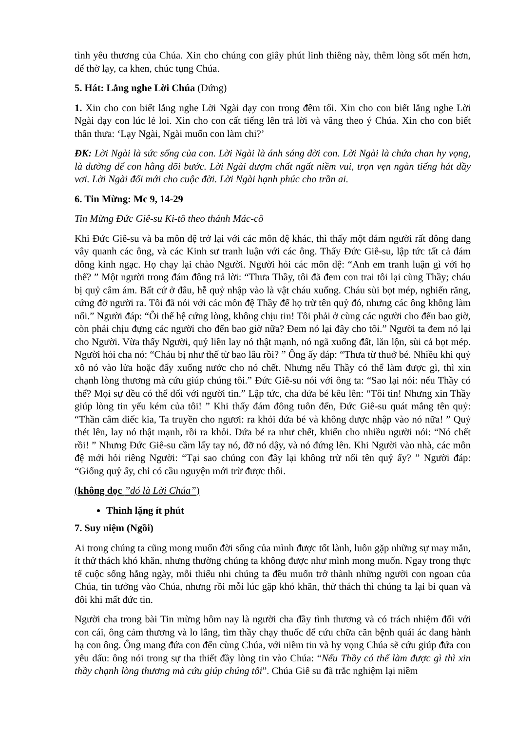tình yêu thương của Chúa. Xin cho chúng con giây phút linh thiêng này, thêm lòng sốt mến hơn, để thờ lạy, ca khen, chúc tụng Chúa.
5. Hát: Lắng nghe Lời Chúa (Đứng)
1. Xin cho con biết lắng nghe Lời Ngài dạy con trong đêm tối. Xin cho con biết lắng nghe Lời Ngài dạy con lúc lẻ loi. Xin cho con cất tiếng lên trả lời và vâng theo ý Chúa. Xin cho con biết thân thưa: ‘Lạy Ngài, Ngài muốn con làm chi?’
ĐK: Lời Ngài là sức sống của con. Lời Ngài là ánh sáng đời con. Lời Ngài là chứa chan hy vọng, là đường để con hằng dõi bước. Lời Ngài đượm chất ngất niềm vui, trọn vẹn ngàn tiếng hát đầy vơi. Lời Ngài đổi mới cho cuộc đời. Lời Ngài hạnh phúc cho trần ai.
6. Tin Mừng: Mc 9, 14-29
Tin Mừng Đức Giê-su Ki-tô theo thánh Mác-cô
Khi Đức Giê-su và ba môn đệ trở lại với các môn đệ khác, thì thấy một đám người rất đông đang vây quanh các ông, và các Kinh sư tranh luận với các ông. Thấy Đức Giê-su, lập tức tất cả đám đông kinh ngạc. Họ chạy lại chào Người. Người hỏi các môn đệ: “Anh em tranh luận gì với họ thế? ” Một người trong đám đông trả lời: “Thưa Thầy, tôi đã đem con trai tôi lại cùng Thầy; cháu bị quỷ câm ám. Bất cứ ở đâu, hễ quỷ nhập vào là vật cháu xuống. Cháu sùi bọt mép, nghiến răng, cứng đờ người ra. Tôi đã nói với các môn đệ Thầy để họ trừ tên quỷ đó, nhưng các ông không làm nổi.” Người đáp: “Ôi thế hệ cứng lòng, không chịu tin! Tôi phải ở cùng các người cho đến bao giờ, còn phải chịu đựng các người cho đến bao giờ nữa? Đem nó lại đây cho tôi.” Người ta đem nó lại cho Người. Vừa thấy Người, quỷ liền lay nó thật mạnh, nó ngã xuống đất, lăn lộn, sùi cả bọt mép. Người hỏi cha nó: “Cháu bị như thế từ bao lâu rồi? ” Ông ấy đáp: “Thưa từ thuở bé. Nhiều khi quỷ xô nó vào lửa hoặc đẩy xuống nước cho nó chết. Nhưng nếu Thầy có thể làm được gì, thì xin chạnh lòng thương mà cứu giúp chúng tôi.” Đức Giê-su nói với ông ta: “Sao lại nói: nếu Thầy có thể? Mọi sự đều có thể đối với người tin.” Lập tức, cha đứa bé kêu lên: “Tôi tin! Nhưng xin Thầy giúp lòng tin yếu kém của tôi! ” Khi thấy đám đông tuôn đến, Đức Giê-su quát mắng tên quỷ: “Thần câm điếc kia, Ta truyền cho ngươi: ra khỏi đứa bé và không được nhập vào nó nữa! ” Quỷ thét lên, lay nó thật mạnh, rồi ra khỏi. Đứa bé ra như chết, khiến cho nhiều người nói: “Nó chết rồi! ” Nhưng Đức Giê-su cầm lấy tay nó, đỡ nó dậy, và nó đứng lên. Khi Người vào nhà, các môn đệ mới hỏi riêng Người: “Tại sao chúng con đây lại không trừ nổi tên quỷ ấy? ” Người đáp: “Giống quỷ ấy, chỉ có cầu nguyện mới trừ được thôi.
(không đọc ’’đó là Lời Chúa”)
Thinh lặng ít phút
7. Suy niệm (Ngồi)
Ai trong chúng ta cũng mong muốn đời sống của mình được tốt lành, luôn gặp những sự may mắn, ít thử thách khó khăn, nhưng thường chúng ta không được như mình mong muốn. Ngay trong thực tế cuộc sống hằng ngày, mỗi thiếu nhi chúng ta đều muốn trở thành những người con ngoan của Chúa, tin tưởng vào Chúa, nhưng rồi mỗi lúc gặp khó khăn, thử thách thì chúng ta lại bi quan và đôi khi mất đức tin.
Người cha trong bài Tin mừng hôm nay là người cha đầy tình thương và có trách nhiệm đối với con cái, ông cảm thương và lo lắng, tìm thầy chạy thuốc để cứu chữa căn bệnh quái ác đang hành hạ con ông. Ông mang đứa con đến cùng Chúa, với niềm tin và hy vọng Chúa sẽ cứu giúp đứa con yêu dấu: ông nói trong sự tha thiết đầy lòng tin vào Chúa: “Nếu Thầy có thể làm được gì thì xin thầy chạnh lòng thương mà cứu giúp chúng tôi”. Chúa Giê su đã trắc nghiệm lại niềm